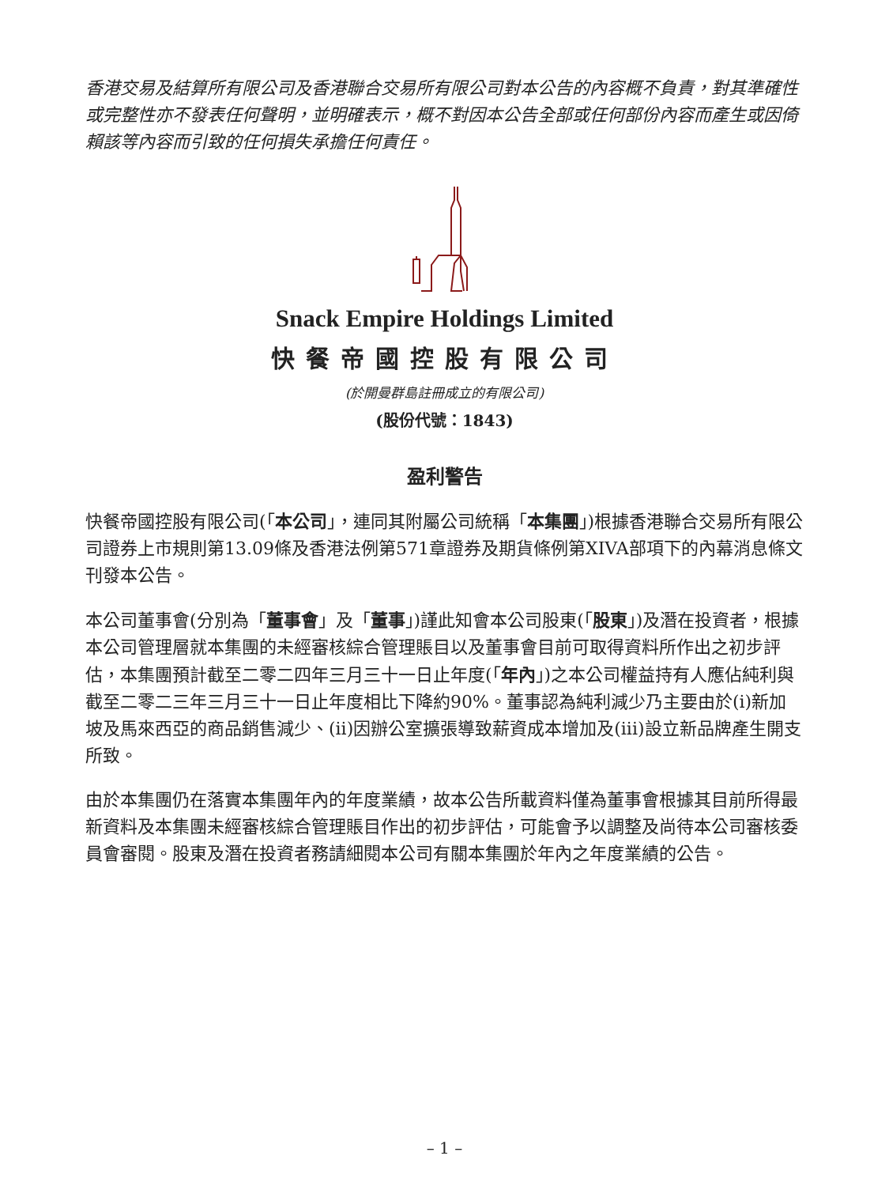香港交易及結算所有限公司及香港聯合交易所有限公司對本公告的內容概不負責，對其準確性或完整性亦不發表任何聲明，並明確表示，概不對因本公告全部或任何部份內容而產生或因倚賴該等內容而引致的任何損失承擔任何責任。
Snack Empire Holdings Limited
快餐帝國控股有限公司
(於開曼群島註冊成立的有限公司)
(股份代號：1843)
盈利警告
快餐帝國控股有限公司(「本公司」，連同其附屬公司統稱「本集團」)根據香港聯合交易所有限公司證券上市規則第13.09條及香港法例第571章證券及期貨條例第XIVA部項下的內幕消息條文刊發本公告。
本公司董事會(分別為「董事會」及「董事」)謹此知會本公司股東(「股東」)及潛在投資者，根據本公司管理層就本集團的未經審核綜合管理賬目以及董事會目前可取得資料所作出之初步評估，本集團預計截至二零二四年三月三十一日止年度(「年內」)之本公司權益持有人應佔純利與截至二零二三年三月三十一日止年度相比下降約90%。董事認為純利減少乃主要由於(i)新加坡及馬來西亞的商品銷售減少、(ii)因辦公室擴張導致薪資成本增加及(iii)設立新品牌產生開支所致。
由於本集團仍在落實本集團年內的年度業績，故本公告所載資料僅為董事會根據其目前所得最新資料及本集團未經審核綜合管理賬目作出的初步評估，可能會予以調整及尚待本公司審核委員會審閱。股東及潛在投資者務請細閱本公司有關本集團於年內之年度業績的公告。
– 1 –